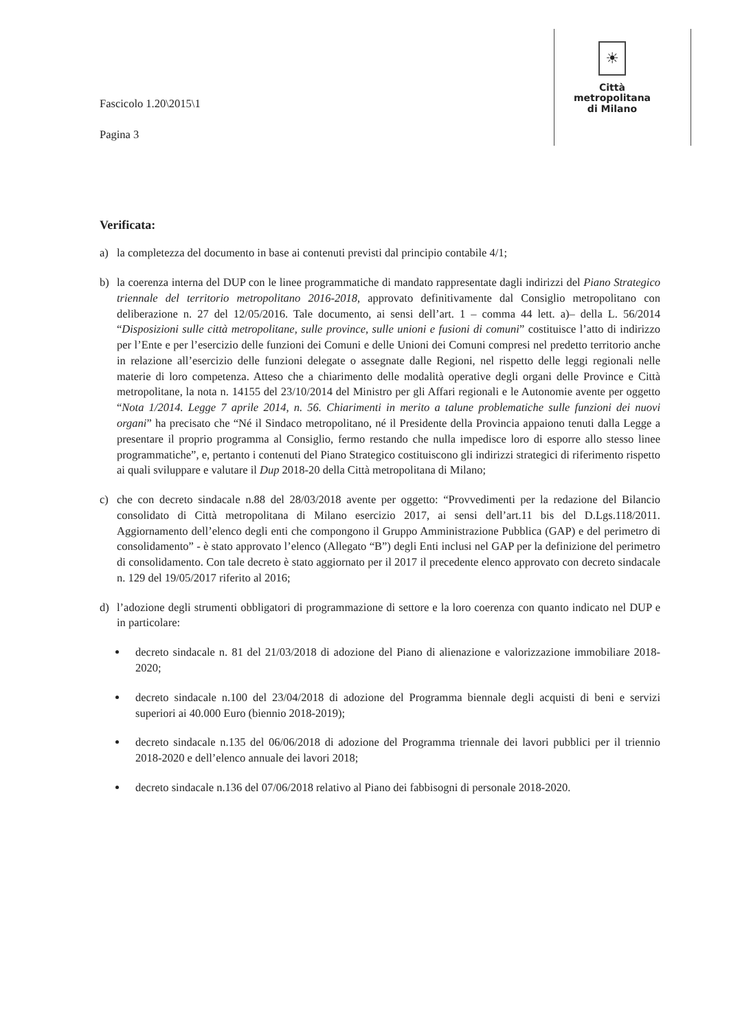Fascicolo 1.20\2015\1
Pagina 3
☀
Città
metropolitana
di Milano
Verificata:
a) la completezza del documento in base ai contenuti previsti dal principio contabile 4/1;
b) la coerenza interna del DUP con le linee programmatiche di mandato rappresentate dagli indirizzi del Piano Strategico triennale del territorio metropolitano 2016-2018, approvato definitivamente dal Consiglio metropolitano con deliberazione n. 27 del 12/05/2016. Tale documento, ai sensi dell’art. 1 – comma 44 lett. a)– della L. 56/2014 “Disposizioni sulle città metropolitane, sulle province, sulle unioni e fusioni di comuni” costituisce l’atto di indirizzo per l’Ente e per l’esercizio delle funzioni dei Comuni e delle Unioni dei Comuni compresi nel predetto territorio anche in relazione all’esercizio delle funzioni delegate o assegnate dalle Regioni, nel rispetto delle leggi regionali nelle materie di loro competenza. Atteso che a chiarimento delle modalità operative degli organi delle Province e Città metropolitane, la nota n. 14155 del 23/10/2014 del Ministro per gli Affari regionali e le Autonomie avente per oggetto “Nota 1/2014. Legge 7 aprile 2014, n. 56. Chiarimenti in merito a talune problematiche sulle funzioni dei nuovi organi” ha precisato che “Né il Sindaco metropolitano, né il Presidente della Provincia appaiono tenuti dalla Legge a presentare il proprio programma al Consiglio, fermo restando che nulla impedisce loro di esporre allo stesso linee programmatiche”, e, pertanto i contenuti del Piano Strategico costituiscono gli indirizzi strategici di riferimento rispetto ai quali sviluppare e valutare il Dup 2018-20 della Città metropolitana di Milano;
c) che con decreto sindacale n.88 del 28/03/2018 avente per oggetto: “Provvedimenti per la redazione del Bilancio consolidato di Città metropolitana di Milano esercizio 2017, ai sensi dell’art.11 bis del D.Lgs.118/2011. Aggiornamento dell’elenco degli enti che compongono il Gruppo Amministrazione Pubblica (GAP) e del perimetro di consolidamento” - è stato approvato l’elenco (Allegato “B”) degli Enti inclusi nel GAP per la definizione del perimetro di consolidamento. Con tale decreto è stato aggiornato per il 2017 il precedente elenco approvato con decreto sindacale n. 129 del 19/05/2017 riferito al 2016;
d) l’adozione degli strumenti obbligatori di programmazione di settore e la loro coerenza con quanto indicato nel DUP e in particolare:
decreto sindacale n. 81 del 21/03/2018 di adozione del Piano di alienazione e valorizzazione immobiliare 2018-2020;
decreto sindacale n.100 del 23/04/2018 di adozione del Programma biennale degli acquisti di beni e servizi superiori ai 40.000 Euro (biennio 2018-2019);
decreto sindacale n.135 del 06/06/2018 di adozione del Programma triennale dei lavori pubblici per il triennio 2018-2020 e dell’elenco annuale dei lavori 2018;
decreto sindacale n.136 del 07/06/2018 relativo al Piano dei fabbisogni di personale 2018-2020.